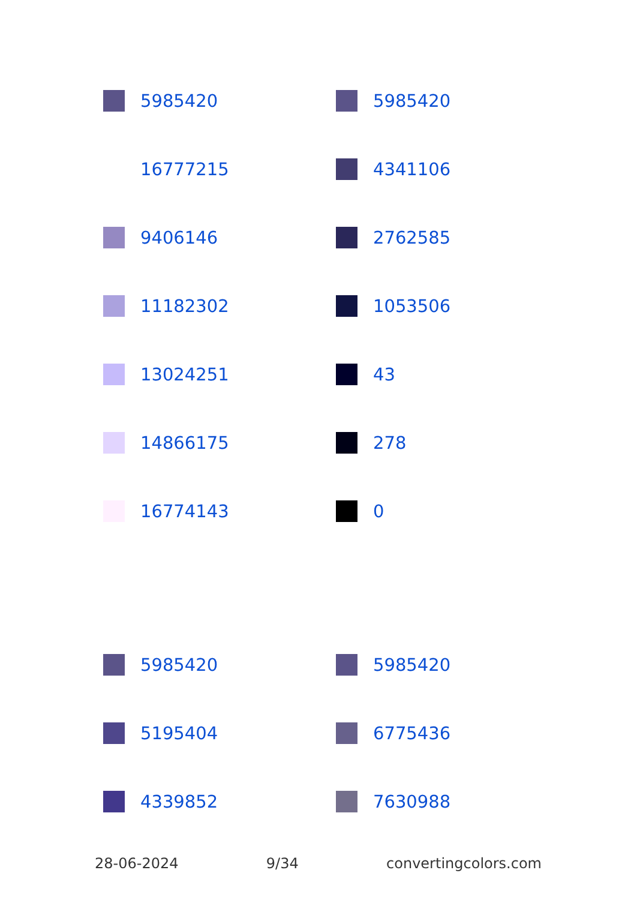5985420
5985420
16777215
4341106
9406146
2762585
11182302
1053506
13024251
43
14866175
278
16774143
0
5985420
5985420
5195404
6775436
4339852
7630988
28-06-2024 9/34 convertingcolors.com